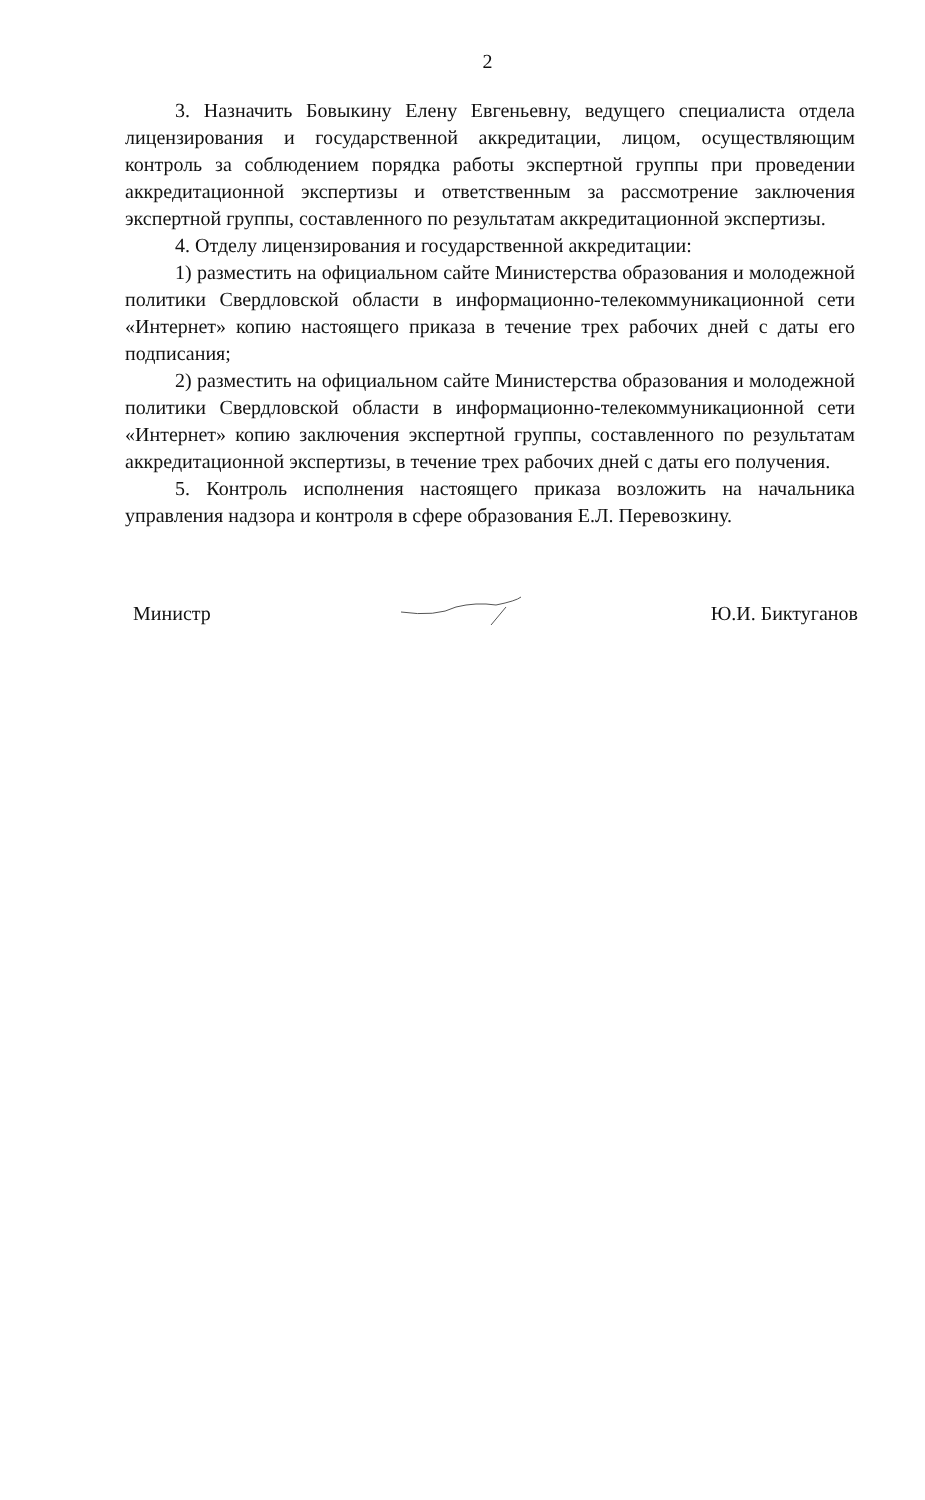2
3. Назначить Бовыкину Елену Евгеньевну, ведущего специалиста отдела лицензирования и государственной аккредитации, лицом, осуществляющим контроль за соблюдением порядка работы экспертной группы при проведении аккредитационной экспертизы и ответственным за рассмотрение заключения экспертной группы, составленного по результатам аккредитационной экспертизы.
4. Отделу лицензирования и государственной аккредитации:
1) разместить на официальном сайте Министерства образования и молодежной политики Свердловской области в информационно-телекоммуникационной сети «Интернет» копию настоящего приказа в течение трех рабочих дней с даты его подписания;
2) разместить на официальном сайте Министерства образования и молодежной политики Свердловской области в информационно-телекоммуникационной сети «Интернет» копию заключения экспертной группы, составленного по результатам аккредитационной экспертизы, в течение трех рабочих дней с даты его получения.
5. Контроль исполнения настоящего приказа возложить на начальника управления надзора и контроля в сфере образования Е.Л. Перевозкину.
Министр Ю.И. Биктуганов